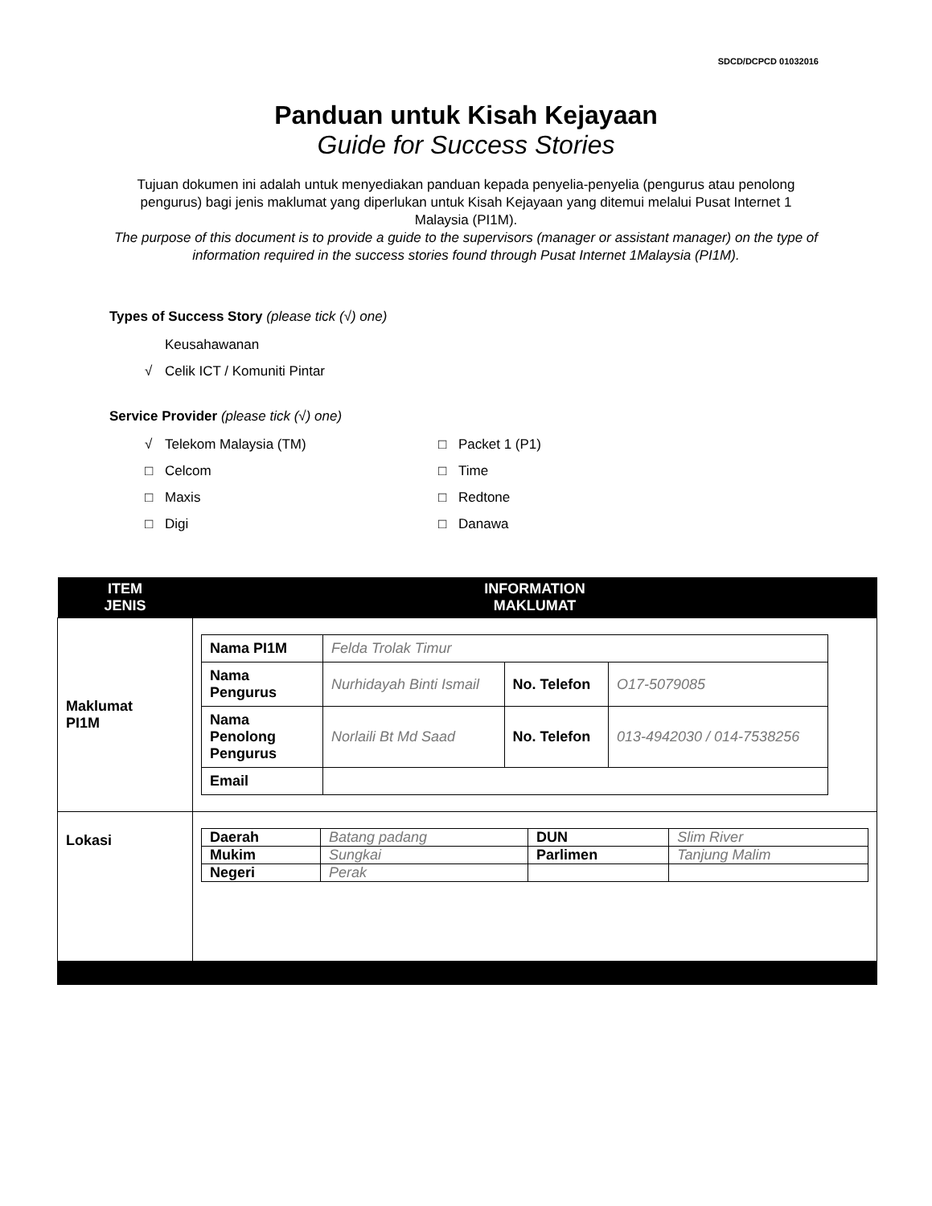SDCD/DCPCD 01032016
Panduan untuk Kisah Kejayaan
Guide for Success Stories
Tujuan dokumen ini adalah untuk menyediakan panduan kepada penyelia-penyelia (pengurus atau penolong pengurus) bagi jenis maklumat yang diperlukan untuk Kisah Kejayaan yang ditemui melalui Pusat Internet 1 Malaysia (PI1M).
The purpose of this document is to provide a guide to the supervisors (manager or assistant manager) on the type of information required in the success stories found through Pusat Internet 1Malaysia (PI1M).
Types of Success Story (please tick (√) one)
Keusahawanan
√ Celik ICT / Komuniti Pintar
Service Provider (please tick (√) one)
√ Telekom Malaysia (TM)
□ Packet 1 (P1)
□ Celcom
□ Time
□ Maxis
□ Redtone
□ Digi
□ Danawa
| ITEM JENIS | INFORMATION MAKLUMAT |
| --- | --- |
| Maklumat PI1M | / Nama PI1M / Felda Trolak Timur / / / / Nama Pengurus / Nurhidayah Binti Ismail / No. Telefon / O17-5079085 / / Nama Penolong Pengurus / Norlaili Bt Md Saad / No. Telefon / 013-4942030 / 014-7538256 / / Email / / / / |
| Lokasi | / Daerah / Batang padang / DUN / Slim River / / Mukim / Sungkai / Parlimen / Tanjung Malim / / Negeri / Perak / / / |